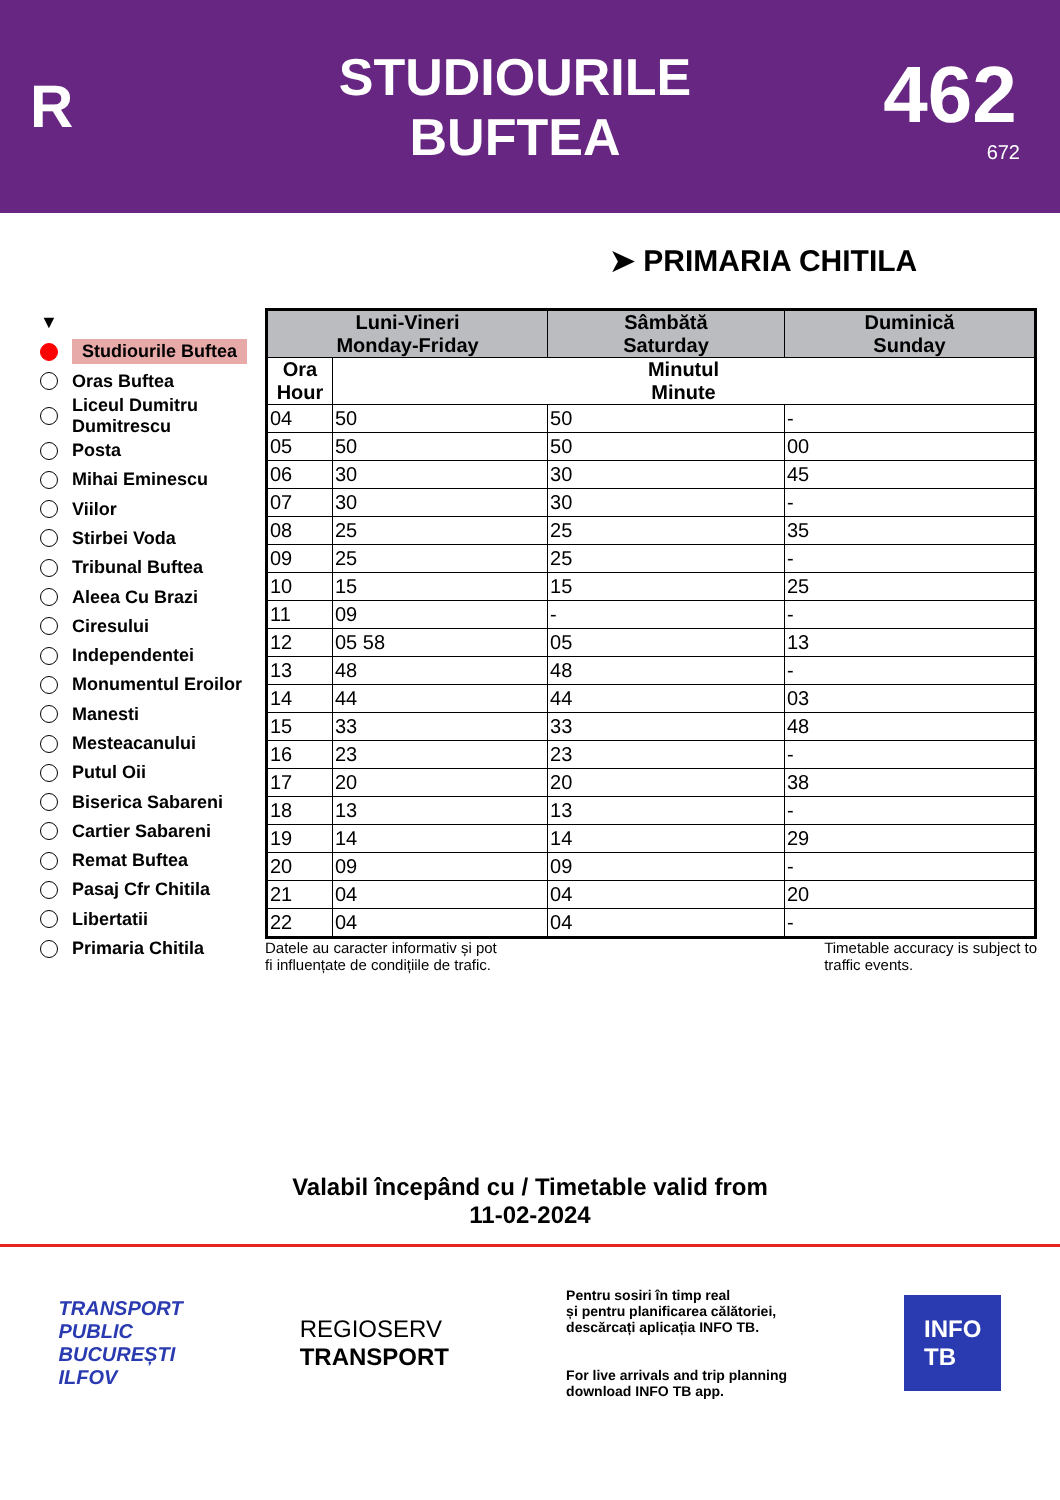R
STUDIOURILE
BUFTEA
462
672
➤ PRIMARIA CHITILA
▼
Studiourile Buftea
Oras Buftea
Liceul Dumitru
Dumitrescu
Posta
Mihai Eminescu
Viilor
Stirbei Voda
Tribunal Buftea
Aleea Cu Brazi
Ciresului
Independentei
Monumentul Eroilor
Manesti
Mesteacanului
Putul Oii
Biserica Sabareni
Cartier Sabareni
Remat Buftea
Pasaj Cfr Chitila
Libertatii
Primaria Chitila
| Luni-Vineri Monday-Friday | | Sâmbătă Saturday | Duminică Sunday |
| --- | --- | --- | --- |
| Ora Hour | Minutul Minute | | |
| 04 | 50 | 50 | - |
| 05 | 50 | 50 | 00 |
| 06 | 30 | 30 | 45 |
| 07 | 30 | 30 | - |
| 08 | 25 | 25 | 35 |
| 09 | 25 | 25 | - |
| 10 | 15 | 15 | 25 |
| 11 | 09 | - | - |
| 12 | 05 58 | 05 | 13 |
| 13 | 48 | 48 | - |
| 14 | 44 | 44 | 03 |
| 15 | 33 | 33 | 48 |
| 16 | 23 | 23 | - |
| 17 | 20 | 20 | 38 |
| 18 | 13 | 13 | - |
| 19 | 14 | 14 | 29 |
| 20 | 09 | 09 | - |
| 21 | 04 | 04 | 20 |
| 22 | 04 | 04 | - |
Datele au caracter informativ și pot
fi influențate de condițiile de trafic.
Timetable accuracy is subject to
traffic events.
Valabil începând cu / Timetable valid from
11-02-2024
TRANSPORT
PUBLIC
BUCUREȘTI
ILFOV
REGIOSERV
TRANSPORT
Pentru sosiri în timp real
și pentru planificarea călătoriei,
descărcați aplicația INFO TB.
For live arrivals and trip planning
download INFO TB app.
INFO
TB